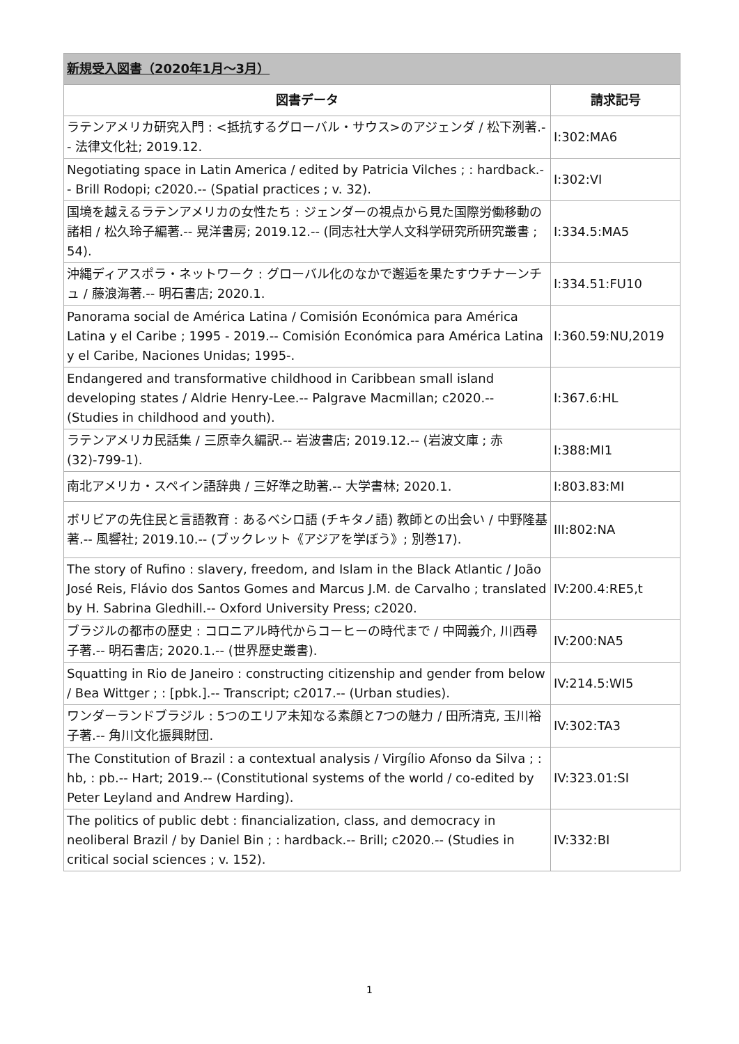| 新規受入図書（2020年1月～3月） | |
| 図書データ | 請求記号 |
| ラテンアメリカ研究入門 : <抵抗するグローバル・サウス>のアジェンダ / 松下洌著.-- 法律文化社; 2019.12. | I:302:MA6 |
| Negotiating space in Latin America / edited by Patricia Vilches ; : hardback.-- Brill Rodopi; c2020.-- (Spatial practices ; v. 32). | I:302:VI |
| 国境を越えるラテンアメリカの女性たち : ジェンダーの視点から見た国際労働移動の諸相 / 松久玲子編著.-- 晃洋書房; 2019.12.-- (同志社大学人文科学研究所研究叢書 ; 54). | I:334.5:MA5 |
| 沖縄ディアスポラ・ネットワーク : グローバル化のなかで邂逅を果たすウチナーンチュ / 藤浪海著.-- 明石書店; 2020.1. | I:334.51:FU10 |
| Panorama social de América Latina / Comisión Económica para América Latina y el Caribe ; 1995 - 2019.-- Comisión Económica para América Latina y el Caribe, Naciones Unidas; 1995-. | I:360.59:NU,2019 |
| Endangered and transformative childhood in Caribbean small island developing states / Aldrie Henry-Lee.-- Palgrave Macmillan; c2020.-- (Studies in childhood and youth). | I:367.6:HL |
| ラテンアメリカ民話集 / 三原幸久編訳.-- 岩波書店; 2019.12.-- (岩波文庫 ; 赤 (32)-799-1). | I:388:MI1 |
| 南北アメリカ・スペイン語辞典 / 三好準之助著.-- 大学書林; 2020.1. | I:803.83:MI |
| ボリビアの先住民と言語教育 : あるベシロ語 (チキタノ語) 教師との出会い / 中野隆基著.-- 風響社; 2019.10.-- (ブックレット《アジアを学ぼう》; 別巻17). | III:802:NA |
| The story of Rufino : slavery, freedom, and Islam in the Black Atlantic / João José Reis, Flávio dos Santos Gomes and Marcus J.M. de Carvalho ; translated by H. Sabrina Gledhill.-- Oxford University Press; c2020. | IV:200.4:RE5,t |
| ブラジルの都市の歴史 : コロニアル時代からコーヒーの時代まで / 中岡義介, 川西尋子著.-- 明石書店; 2020.1.-- (世界歴史叢書). | IV:200:NA5 |
| Squatting in Rio de Janeiro : constructing citizenship and gender from below / Bea Wittger ; : [pbk.].-- Transcript; c2017.-- (Urban studies). | IV:214.5:WI5 |
| ワンダーランドブラジル : 5つのエリア未知なる素顔と7つの魅力 / 田所清克, 玉川裕子著.-- 角川文化振興財団. | IV:302:TA3 |
| The Constitution of Brazil : a contextual analysis / Virgílio Afonso da Silva ; : hb, : pb.-- Hart; 2019.-- (Constitutional systems of the world / co-edited by Peter Leyland and Andrew Harding). | IV:323.01:SI |
| The politics of public debt : financialization, class, and democracy in neoliberal Brazil / by Daniel Bin ; : hardback.-- Brill; c2020.-- (Studies in critical social sciences ; v. 152). | IV:332:BI |
1